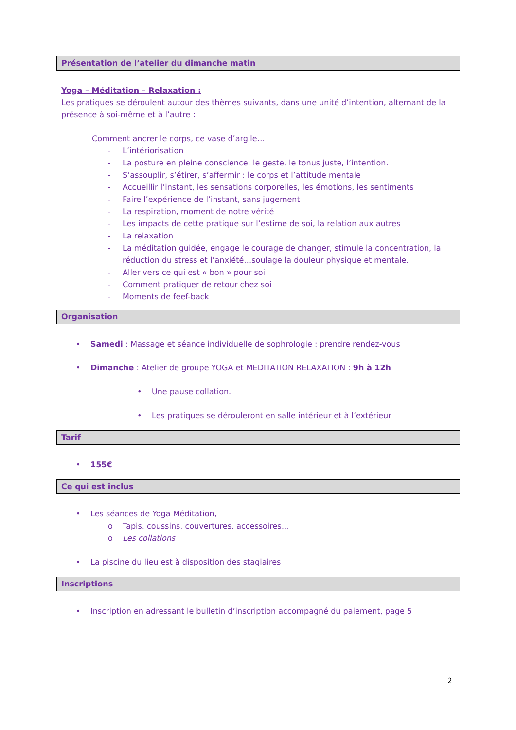Présentation de l’atelier du dimanche matin
Yoga – Méditation – Relaxation :
Les pratiques se déroulent autour des thèmes suivants, dans une unité d’intention, alternant de la présence à soi-même et à l’autre :
Comment ancrer le corps, ce vase d’argile…
- L’intériorisation
- La posture en pleine conscience: le geste, le tonus juste, l’intention.
- S’assouplir, s’étirer, s’affermir : le corps et l’attitude mentale
- Accueillir l’instant, les sensations corporelles, les émotions, les sentiments
- Faire l’expérience de l’instant, sans jugement
- La respiration, moment de notre vérité
- Les impacts de cette pratique sur l’estime de soi, la relation aux autres
- La relaxation
- La méditation guidée, engage le courage de changer, stimule la concentration, la réduction du stress et l’anxiété…soulage la douleur physique et mentale.
- Aller vers ce qui est « bon » pour soi
- Comment pratiquer de retour chez soi
- Moments de feef-back
Organisation
• Samedi : Massage et séance individuelle de sophrologie : prendre rendez-vous
• Dimanche : Atelier de groupe YOGA et MEDITATION RELAXATION : 9h à 12h
• Une pause collation.
• Les pratiques se dérouleront en salle intérieur et à l’extérieur
Tarif
• 155€
Ce qui est inclus
• Les séances de Yoga Méditation,
o Tapis, coussins, couvertures, accessoires…
o Les collations
• La piscine du lieu est à disposition des stagiaires
Inscriptions
• Inscription en adressant le bulletin d’inscription accompagné du paiement, page 5
2